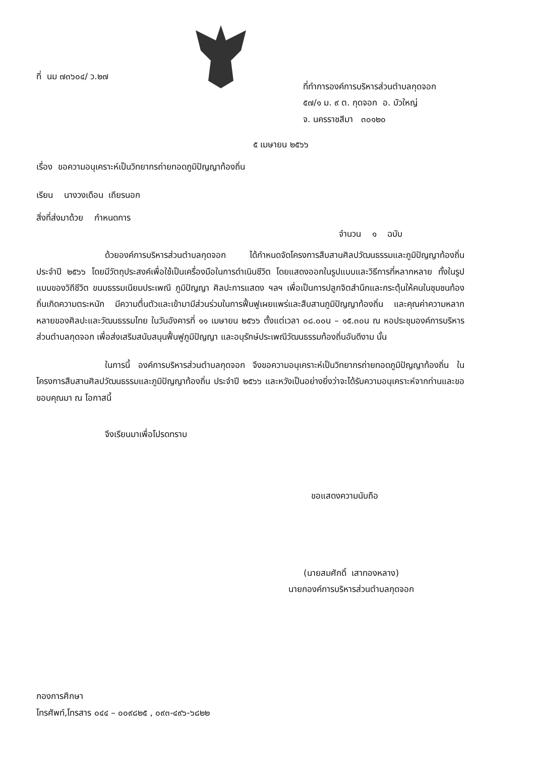ที่ นม ๗๓๖๐๔/ ว.๒๗
ที่ทำการองค์การบริหารส่วนตำบลกุดจอก
๕๗/๑ ม. ๙ ต. กุดจอก อ. บัวใหญ่
จ. นครราชสีมา ๓๐๑๒๐
๕ เมษายน ๒๕๖๖
เรื่อง ขอความอนุเคราะห์เป็นวิทยากรถ่ายทอดภูมิปัญญาท้องถิ่น
เรียน นางวงเดือน เถียรนอก
สิ่งที่ส่งมาด้วย กำหนดการ
จำนวน ๑ ฉบับ
ด้วยองค์การบริหารส่วนตำบลกุดจอก ได้กำหนดจัดโครงการสืบสานศิลปวัฒนธรรมและภูมิปัญญาท้องถิ่น ประจำปี ๒๕๖๖ โดยมีวัตถุประสงค์เพื่อใช้เป็นเครื่องมือในการดำเนินชีวิต โดยแสดงออกในรูปแบบและวิธีการที่หลากหลาย ทั้งในรูปแบบของวิถีชีวิต ขนบธรรมเนียมประเพณี ภูมิปัญญา ศิลปะการแสดง ฯลฯ เพื่อเป็นการปลูกจิตสำนึกและกระตุ้นให้คนในชุมชนท้องถิ่นเกิดความตระหนัก มีความตื่นตัวและเข้ามามีส่วนร่วมในการฟื้นฟูเผยแพร่และสืบสานภูมิปัญญาท้องถิ่น และคุณค่าความหลากหลายของศิลปะและวัฒนธรรมไทย ในวันอังคารที่ ๑๑ เมษายน ๒๕๖๖ ตั้งแต่เวลา ๐๘.๐๐น – ๑๕.๓๐น ณ หอประชุมองค์การบริหารส่วนตำบลกุดจอก เพื่อส่งเสริมสนับสนุนฟื้นฟูภูมิปัญญา และอนุรักษ์ประเพณีวัฒนธรรมท้องถิ่นอันดีงาม นั้น
ในการนี้ องค์การบริหารส่วนตำบลกุดจอก จึงขอความอนุเคราะห์เป็นวิทยากรถ่ายทอดภูมิปัญญาท้องถิ่น ในโครงการสืบสานศิลปวัฒนธรรมและภูมิปัญญาท้องถิ่น ประจำปี ๒๕๖๖ และหวังเป็นอย่างยิ่งว่าจะได้รับความอนุเคราะห์จากท่านและขอขอบคุณมา ณ โอกาสนี้
จึงเรียนมาเพื่อโปรดทราบ
ขอแสดงความนับถือ
(นายสมศักดิ์ เสาทองหลาง)
นายกองค์การบริหารส่วนตำบลกุดจอก
กองการศึกษา
โทรศัพท์,โทรสาร ๐๔๔ – ๐๐๙๘๒๕ , ๐๙๓-๔๙๖-๖๘๒๒